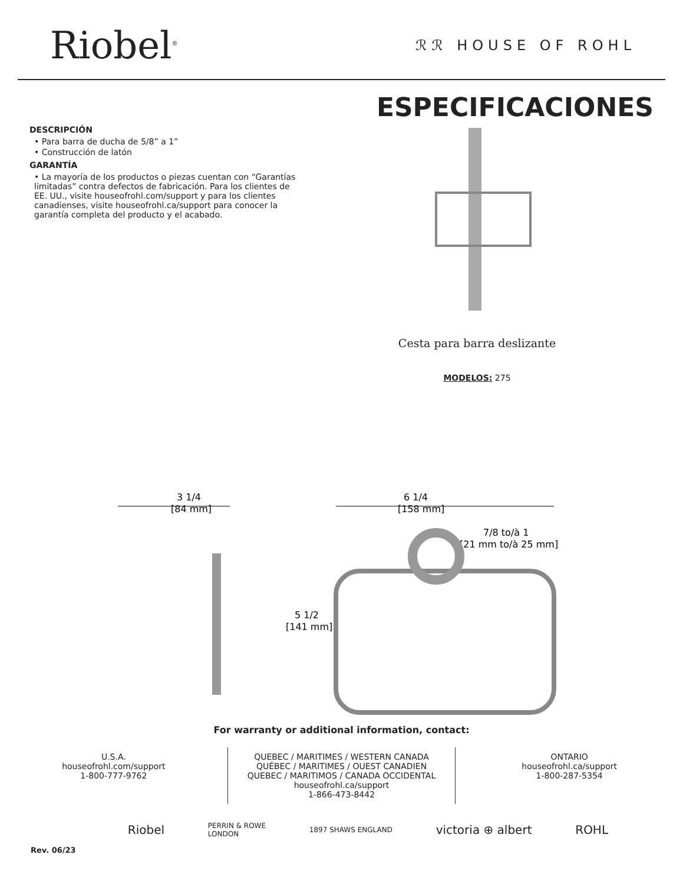Riobel<sup>®</sup>
ℛℛ HOUSE OF ROHL
DESCRIPCIÓN
• Para barra de ducha de 5/8” a 1”
• Construcción de latón
GARANTÍA
• La mayoría de los productos o piezas cuentan con “Garantías limitadas” contra defectos de fabricación. Para los clientes de EE. UU., visite houseofrohl.com/support y para los clientes canadienses, visite houseofrohl.ca/support para conocer la garantía completa del producto y el acabado.
ESPECIFICACIONES
Cesta para barra deslizante
MODELOS: 275
3 1/4
[84 mm]
6 1/4
[158 mm]
7/8 to/à 1
[21 mm to/à 25 mm]
5 1/2
[141 mm]
For warranty or additional information, contact:
U.S.A.
houseofrohl.com/support
1-800-777-9762
QUEBEC / MARITIMES / WESTERN CANADA
QUÉBEC / MARITIMES / OUEST CANADIEN
QUEBEC / MARITIMOS / CANADA OCCIDENTAL
houseofrohl.ca/support
1-866-473-8442
ONTARIO
houseofrohl.ca/support
1-800-287-5354
Riobel PERRIN & ROWE
LONDON 1897 SHAWS ENGLAND victoria ⊕ albert ROHL
Rev. 06/23